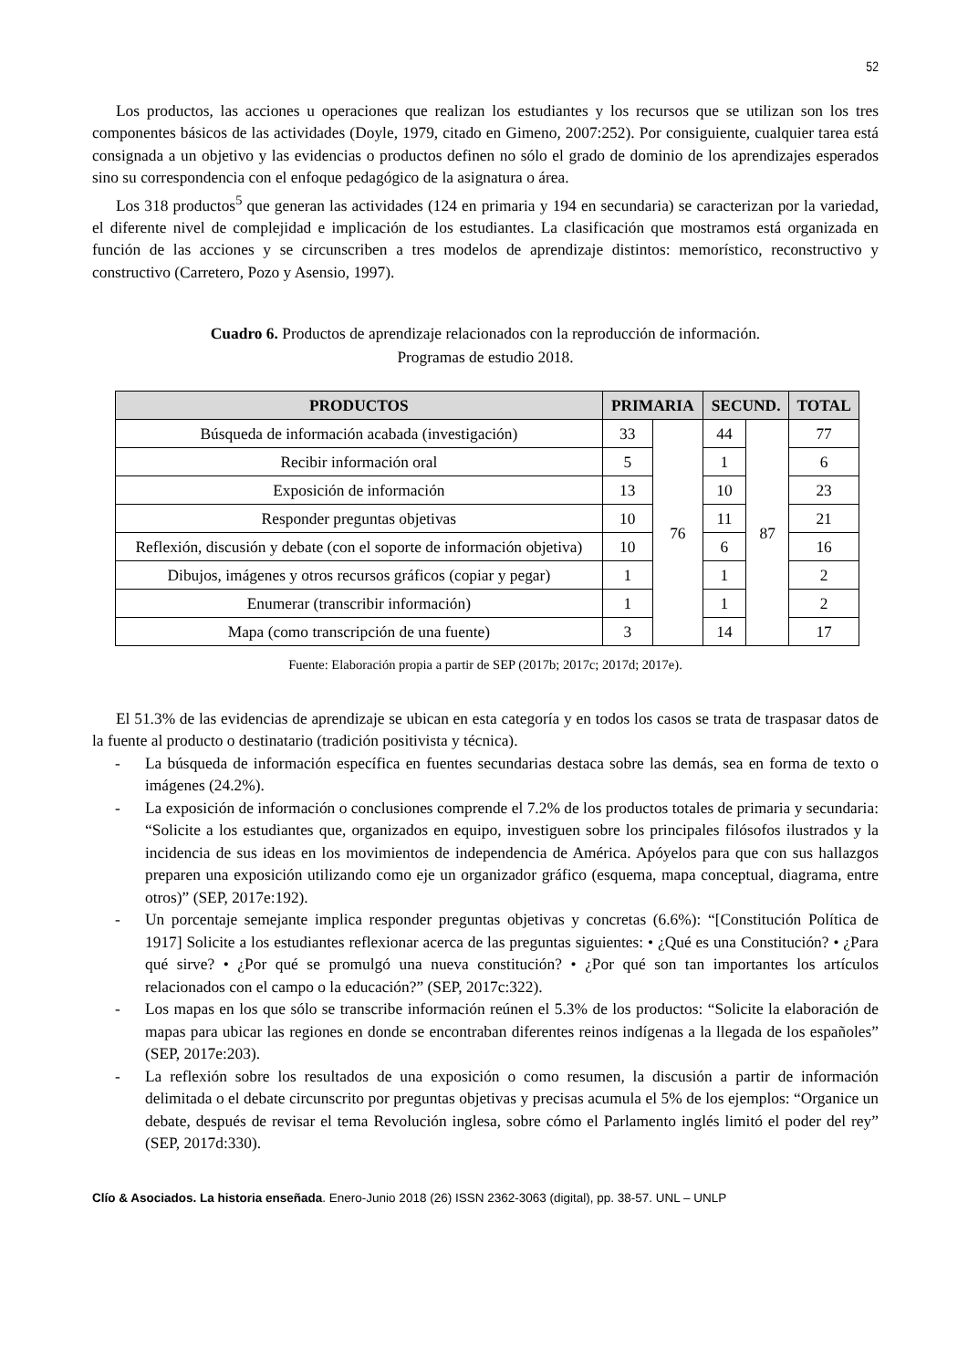52
Los productos, las acciones u operaciones que realizan los estudiantes y los recursos que se utilizan son los tres componentes básicos de las actividades (Doyle, 1979, citado en Gimeno, 2007:252). Por consiguiente, cualquier tarea está consignada a un objetivo y las evidencias o productos definen no sólo el grado de dominio de los aprendizajes esperados sino su correspondencia con el enfoque pedagógico de la asignatura o área.
Los 318 productos<sup>5</sup> que generan las actividades (124 en primaria y 194 en secundaria) se caracterizan por la variedad, el diferente nivel de complejidad e implicación de los estudiantes. La clasificación que mostramos está organizada en función de las acciones y se circunscriben a tres modelos de aprendizaje distintos: memorístico, reconstructivo y constructivo (Carretero, Pozo y Asensio, 1997).
Cuadro 6. Productos de aprendizaje relacionados con la reproducción de información.
Programas de estudio 2018.
| PRODUCTOS | PRIMARIA | | SECUND. | | TOTAL |
| --- | --- | --- | --- | --- | --- |
| Búsqueda de información acabada (investigación) | 33 | 76 | 44 | 87 | 77 |
| Recibir información oral | 5 | | 1 | | 6 |
| Exposición de información | 13 | | 10 | | 23 |
| Responder preguntas objetivas | 10 | | 11 | | 21 |
| Reflexión, discusión y debate (con el soporte de información objetiva) | 10 | | 6 | | 16 |
| Dibujos, imágenes y otros recursos gráficos (copiar y pegar) | 1 | | 1 | | 2 |
| Enumerar (transcribir información) | 1 | | 1 | | 2 |
| Mapa (como transcripción de una fuente) | 3 | | 14 | | 17 |
Fuente: Elaboración propia a partir de SEP (2017b; 2017c; 2017d; 2017e).
El 51.3% de las evidencias de aprendizaje se ubican en esta categoría y en todos los casos se trata de traspasar datos de la fuente al producto o destinatario (tradición positivista y técnica).
- La búsqueda de información específica en fuentes secundarias destaca sobre las demás, sea en forma de texto o imágenes (24.2%).
- La exposición de información o conclusiones comprende el 7.2% de los productos totales de primaria y secundaria: “Solicite a los estudiantes que, organizados en equipo, investiguen sobre los principales filósofos ilustrados y la incidencia de sus ideas en los movimientos de independencia de América. Apóyelos para que con sus hallazgos preparen una exposición utilizando como eje un organizador gráfico (esquema, mapa conceptual, diagrama, entre otros)” (SEP, 2017e:192).
- Un porcentaje semejante implica responder preguntas objetivas y concretas (6.6%): “[Constitución Política de 1917] Solicite a los estudiantes reflexionar acerca de las preguntas siguientes: • ¿Qué es una Constitución? • ¿Para qué sirve? • ¿Por qué se promulgó una nueva constitución? • ¿Por qué son tan importantes los artículos relacionados con el campo o la educación?” (SEP, 2017c:322).
- Los mapas en los que sólo se transcribe información reúnen el 5.3% de los productos: “Solicite la elaboración de mapas para ubicar las regiones en donde se encontraban diferentes reinos indígenas a la llegada de los españoles” (SEP, 2017e:203).
- La reflexión sobre los resultados de una exposición o como resumen, la discusión a partir de información delimitada o el debate circunscrito por preguntas objetivas y precisas acumula el 5% de los ejemplos: “Organice un debate, después de revisar el tema Revolución inglesa, sobre cómo el Parlamento inglés limitó el poder del rey” (SEP, 2017d:330).
Clío & Asociados. La historia enseñada. Enero-Junio 2018 (26) ISSN 2362-3063 (digital), pp. 38-57. UNL – UNLP